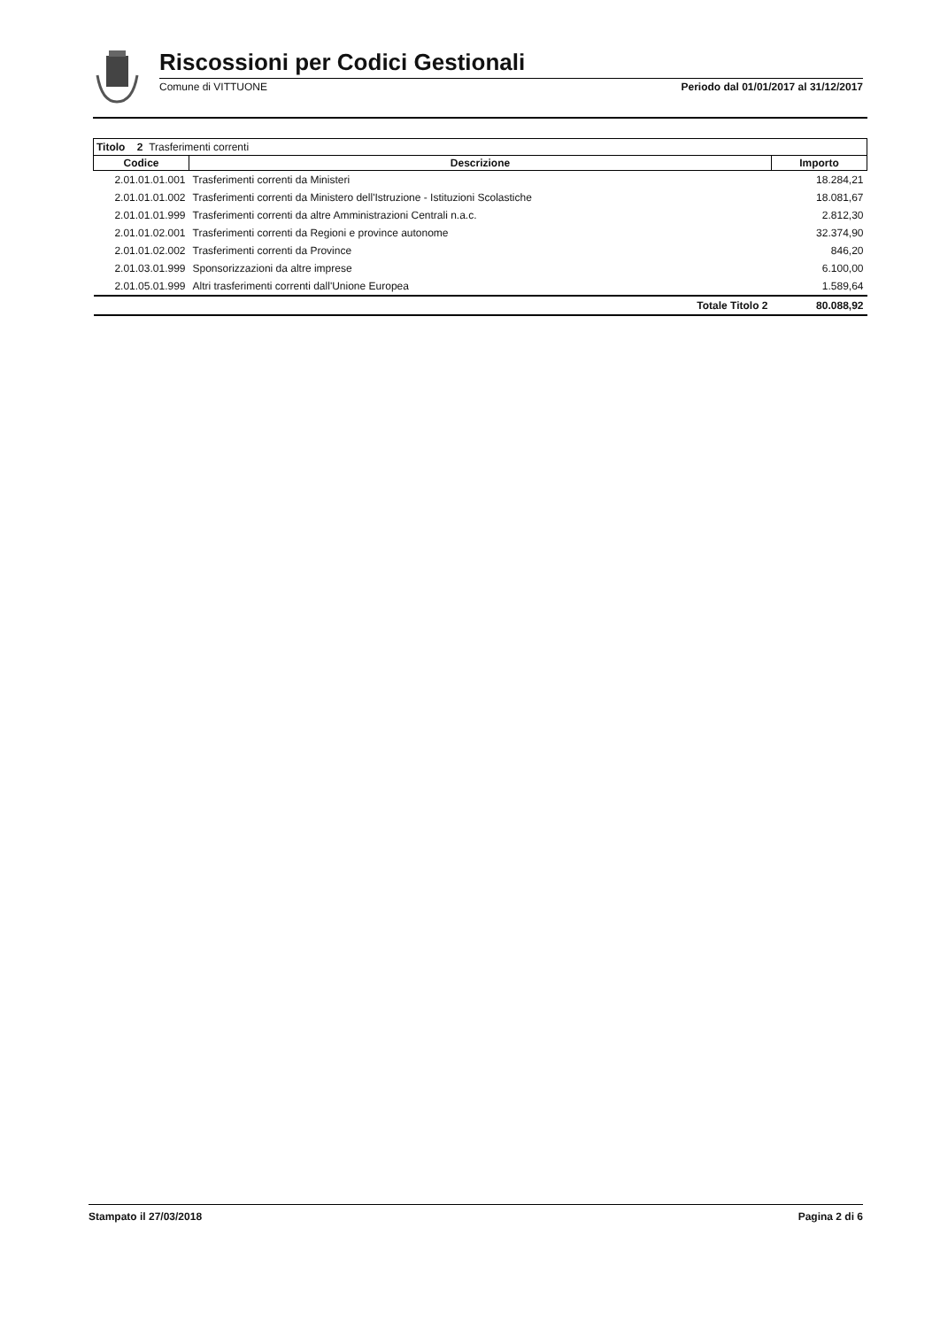Riscossioni per Codici Gestionali
Comune di VITTUONE Periodo dal 01/01/2017 al 31/12/2017
| Titolo 2 Trasferimenti correnti | | |
| Codice | Descrizione | Importo |
| 2.01.01.01.001 | Trasferimenti correnti da Ministeri | 18.284,21 |
| 2.01.01.01.002 | Trasferimenti correnti da Ministero dell'Istruzione - Istituzioni Scolastiche | 18.081,67 |
| 2.01.01.01.999 | Trasferimenti correnti da altre Amministrazioni Centrali n.a.c. | 2.812,30 |
| 2.01.01.02.001 | Trasferimenti correnti da Regioni e province autonome | 32.374,90 |
| 2.01.01.02.002 | Trasferimenti correnti da Province | 846,20 |
| 2.01.03.01.999 | Sponsorizzazioni da altre imprese | 6.100,00 |
| 2.01.05.01.999 | Altri trasferimenti correnti dall'Unione Europea | 1.589,64 |
| | Totale Titolo 2 | 80.088,92 |
Stampato il 27/03/2018 Pagina 2 di 6